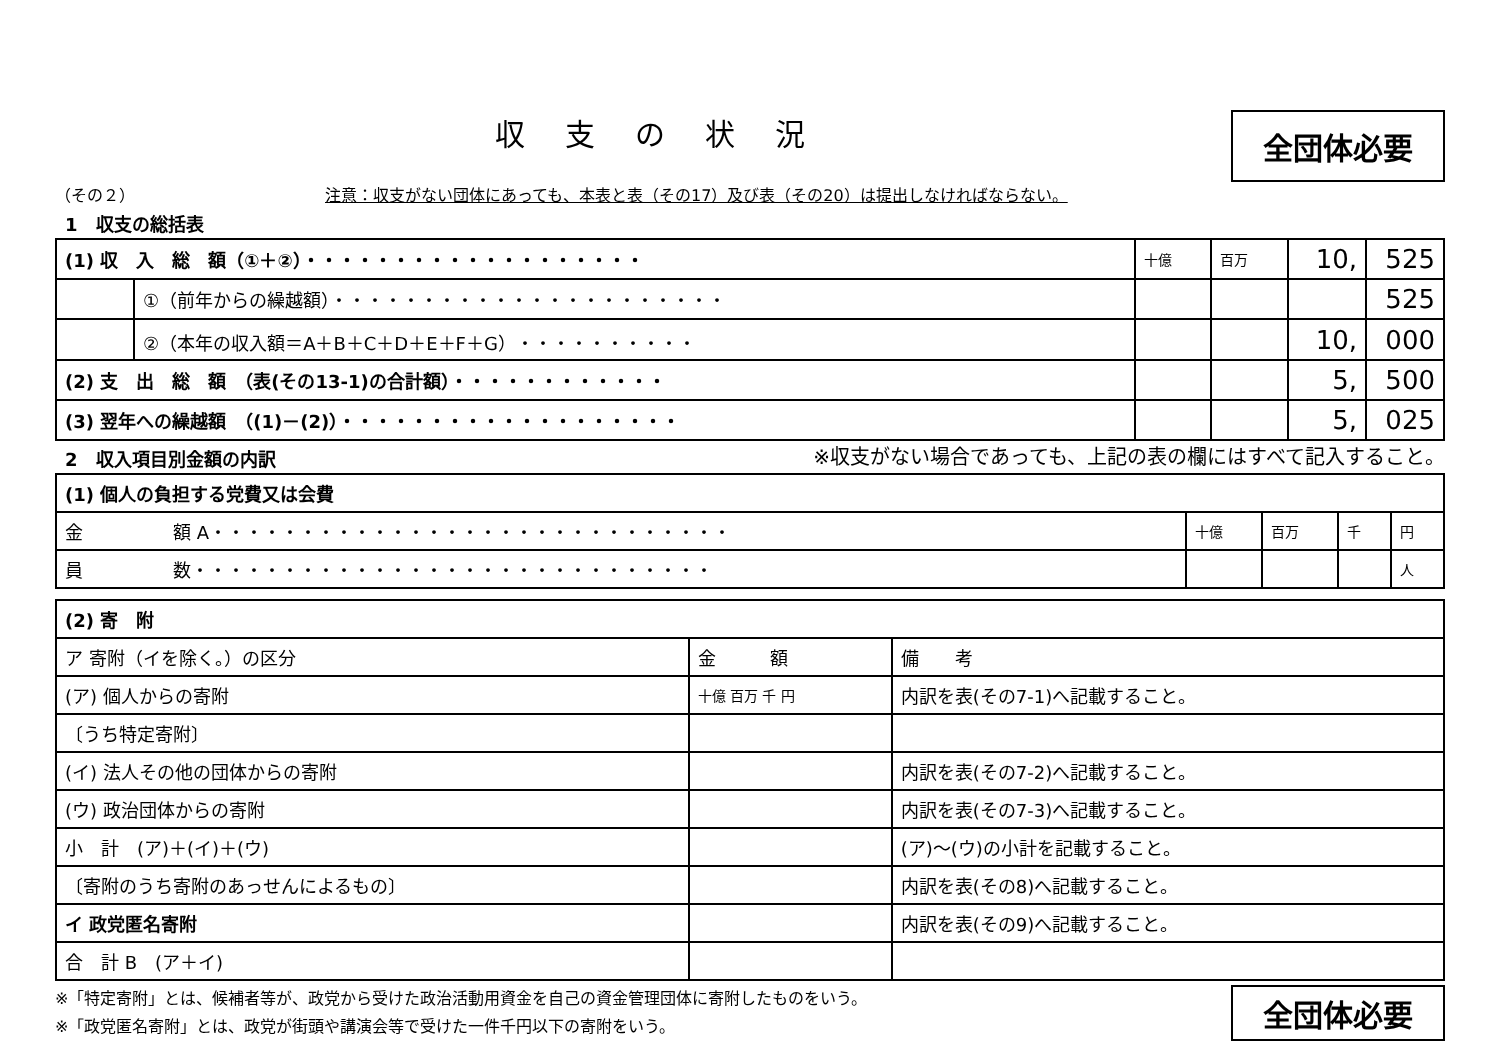収支の状況
全団体必要
（その２） 注意：収支がない団体にあっても、本表と表（その17）及び表（その20）は提出しなければならない。
1　収支の総括表
| (1) 収 入 総 額（①＋②）・・・・・・・・・・・・・・・・・・・ | | 十億 | 百万 | 10, | 525 |
| | ①（前年からの繰越額）・・・・・・・・・・・・・・・・・・・・・・ | | | | 525 |
| | ②（本年の収入額＝A＋B＋C＋D＋E＋F＋G）・・・・・・・・・・ | | | 10, | 000 |
| (2) 支 出 総 額 （表(その13-1)の合計額）・・・・・・・・・・・・ | | | | 5, | 500 |
| (3) 翌年への繰越額 （(1)－(2)）・・・・・・・・・・・・・・・・・・・ | | | | 5, | 025 |
2　収入項目別金額の内訳
※収支がない場合であっても、上記の表の欄にはすべて記入すること。
| (1) 個人の負担する党費又は会費 | | | | |
| 金 額 A・・・・・・・・・・・・・・・・・・・・・・・・・・・・・ | 十億 | 百万 | 千 | 円 |
| 員 数・・・・・・・・・・・・・・・・・・・・・・・・・・・・・ | | | | 人 |
| (2) 寄 附 | | |
| ア 寄附（イを除く。）の区分 | 金 額 | 備 考 |
| (ア) 個人からの寄附 | 十億 百万 千 円 | 内訳を表(その7-1)へ記載すること。 |
| 〔うち特定寄附〕 | | |
| (イ) 法人その他の団体からの寄附 | | 内訳を表(その7-2)へ記載すること。 |
| (ウ) 政治団体からの寄附 | | 内訳を表(その7-3)へ記載すること。 |
| 小 計 (ア)＋(イ)＋(ウ) | | (ア)～(ウ)の小計を記載すること。 |
| 〔寄附のうち寄附のあっせんによるもの〕 | | 内訳を表(その8)へ記載すること。 |
| イ 政党匿名寄附 | | 内訳を表(その9)へ記載すること。 |
| 合 計 B (ア＋イ) | | |
※「特定寄附」とは、候補者等が、政党から受けた政治活動用資金を自己の資金管理団体に寄附したものをいう。
※「政党匿名寄附」とは、政党が街頭や講演会等で受けた一件千円以下の寄附をいう。
全団体必要